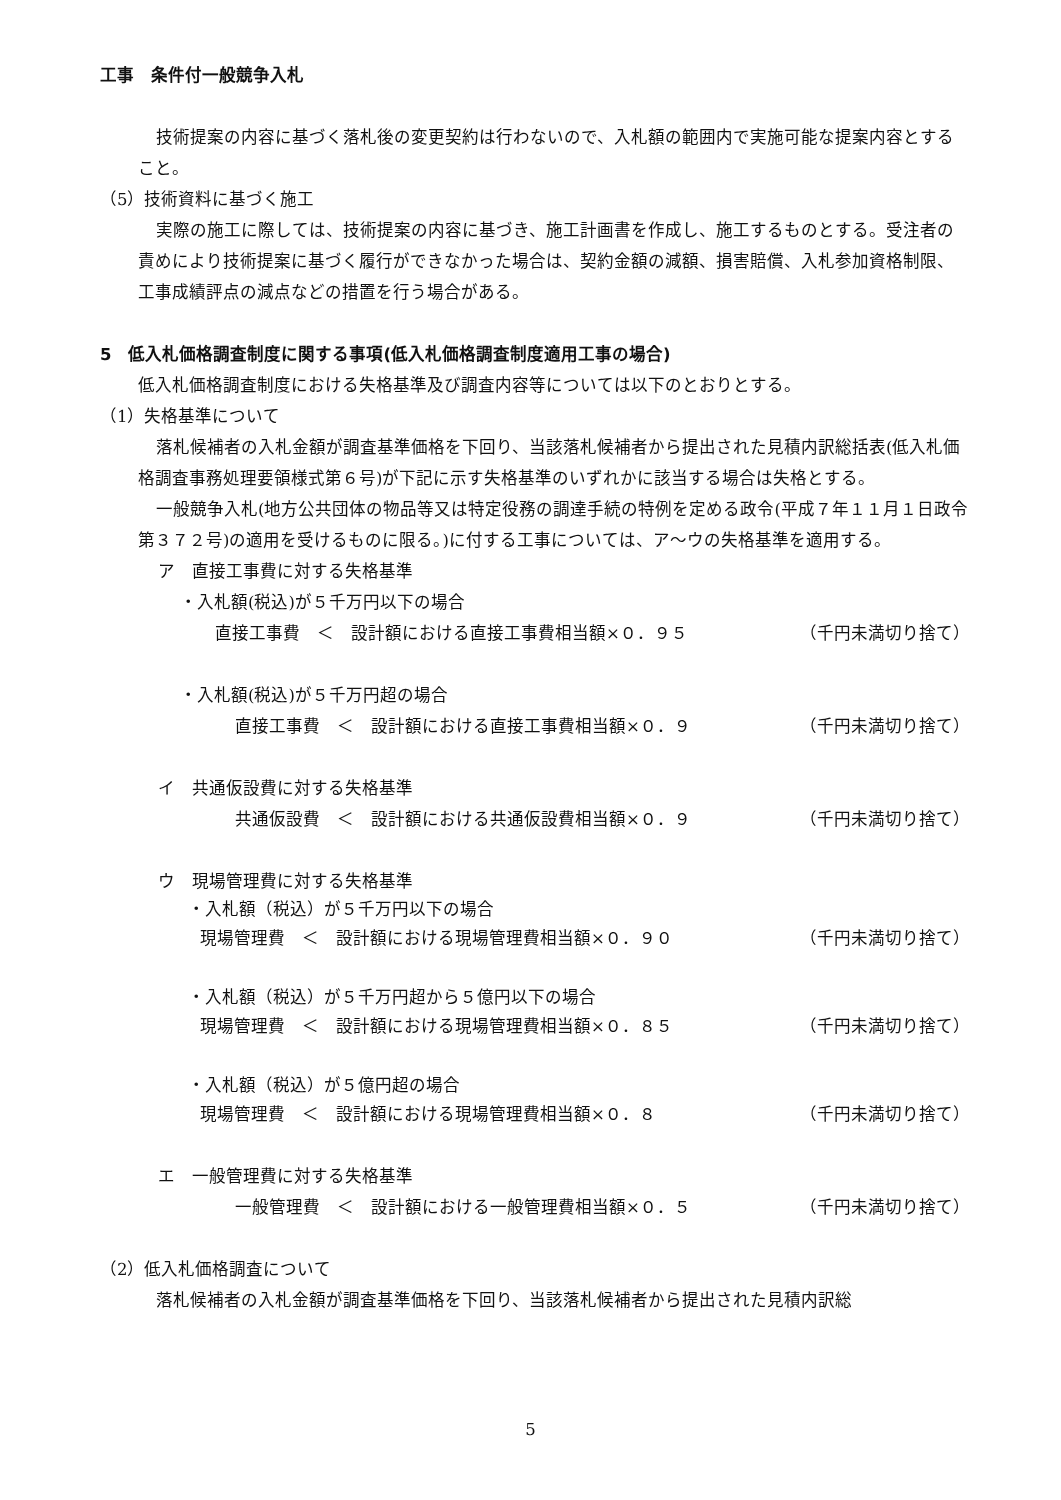工事　条件付一般競争入札
技術提案の内容に基づく落札後の変更契約は行わないので、入札額の範囲内で実施可能な提案内容とすること。
（5）技術資料に基づく施工
実際の施工に際しては、技術提案の内容に基づき、施工計画書を作成し、施工するものとする。受注者の責めにより技術提案に基づく履行ができなかった場合は、契約金額の減額、損害賠償、入札参加資格制限、工事成績評点の減点などの措置を行う場合がある。
5　低入札価格調査制度に関する事項(低入札価格調査制度適用工事の場合)
低入札価格調査制度における失格基準及び調査内容等については以下のとおりとする。
（1）失格基準について
落札候補者の入札金額が調査基準価格を下回り、当該落札候補者から提出された見積内訳総括表(低入札価格調査事務処理要領様式第６号)が下記に示す失格基準のいずれかに該当する場合は失格とする。
一般競争入札(地方公共団体の物品等又は特定役務の調達手続の特例を定める政令(平成７年１１月１日政令第３７２号)の適用を受けるものに限る。)に付する工事については、ア～ウの失格基準を適用する。
ア　直接工事費に対する失格基準
・入札額(税込)が５千万円以下の場合
直接工事費　＜　設計額における直接工事費相当額×０．９５ （千円未満切り捨て）
・入札額(税込)が５千万円超の場合
直接工事費　＜　設計額における直接工事費相当額×０．９ （千円未満切り捨て）
イ　共通仮設費に対する失格基準
共通仮設費　＜　設計額における共通仮設費相当額×０．９ （千円未満切り捨て）
ウ　現場管理費に対する失格基準
・入札額（税込）が５千万円以下の場合
現場管理費　＜　設計額における現場管理費相当額×０．９０ （千円未満切り捨て）
・入札額（税込）が５千万円超から５億円以下の場合
現場管理費　＜　設計額における現場管理費相当額×０．８５ （千円未満切り捨て）
・入札額（税込）が５億円超の場合
現場管理費　＜　設計額における現場管理費相当額×０．８ （千円未満切り捨て）
エ　一般管理費に対する失格基準
一般管理費　＜　設計額における一般管理費相当額×０．５ （千円未満切り捨て）
（2）低入札価格調査について
落札候補者の入札金額が調査基準価格を下回り、当該落札候補者から提出された見積内訳総
5